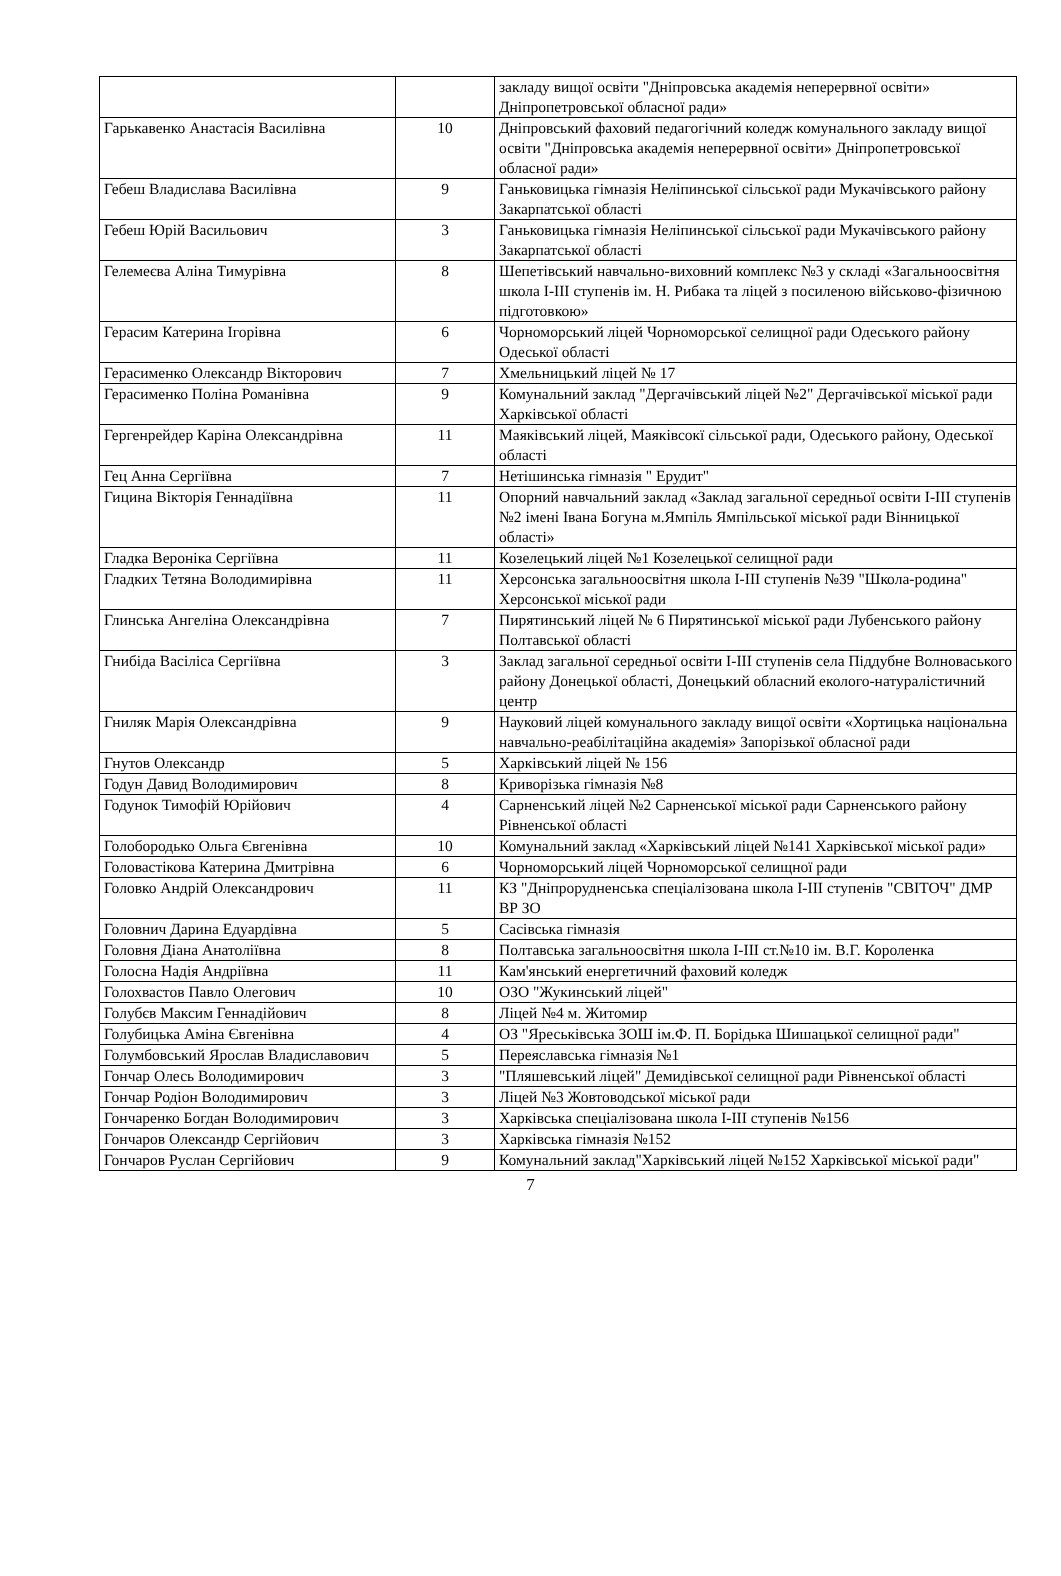| | | закладу вищої освіти "Дніпровська академія неперервної освіти» Дніпропетровської обласної ради» |
| Гарькавенко Анастасія Василівна | 10 | Дніпровський фаховий педагогічний коледж комунального закладу вищої освіти "Дніпровська академія неперервної освіти» Дніпропетровської обласної ради» |
| Гебеш Владислава Василівна | 9 | Ганьковицька гімназія Неліпинської сільської ради Мукачівського району Закарпатської області |
| Гебеш Юрій Васильович | 3 | Ганьковицька гімназія Неліпинської сільської ради Мукачівського району Закарпатської області |
| Гелемеєва Аліна Тимурівна | 8 | Шепетівський навчально-виховний комплекс №3 у складі «Загальноосвітня школа І-ІІІ ступенів ім. Н. Рибака та ліцей з посиленою військово-фізичною підготовкою» |
| Герасим Катерина Ігорівна | 6 | Чорноморський ліцей Чорноморської селищної ради Одеського району Одеської області |
| Герасименко Олександр Вікторович | 7 | Хмельницький ліцей № 17 |
| Герасименко Поліна Романівна | 9 | Комунальний заклад "Дергачівський ліцей №2" Дергачівської міської ради Харківської області |
| Гергенрейдер Каріна Олександрівна | 11 | Маяківський ліцей, Маяківсокї сільської ради, Одеського району, Одеської області |
| Гец Анна Сергіївна | 7 | Нетішинська гімназія " Ерудит" |
| Гицина Вікторія Геннадіївна | 11 | Опорний навчальний заклад «Заклад загальної середньої освіти І-ІІІ ступенів №2 імені Івана Богуна м.Ямпіль Ямпільської міської ради Вінницької області» |
| Гладка Вероніка Сергіївна | 11 | Козелецький ліцей №1 Козелецької селищної ради |
| Гладких Тетяна Володимирівна | 11 | Херсонська загальноосвітня школа І-ІІІ ступенів №39 "Школа-родина" Херсонської міської ради |
| Глинська Ангеліна Олександрівна | 7 | Пирятинський ліцей № 6 Пирятинської міської ради Лубенського району Полтавської області |
| Гнибіда Васіліса Сергіївна | 3 | Заклад загальної середньої освіти І-ІІІ ступенів села Піддубне Волноваського району Донецької області, Донецький обласний еколого-натуралістичний центр |
| Гниляк Марія Олександрівна | 9 | Науковий ліцей комунального закладу вищої освіти «Хортицька національна навчально-реабілітаційна академія» Запорізької обласної ради |
| Гнутов Олександр | 5 | Харківський ліцей № 156 |
| Годун Давид Володимирович | 8 | Криворізька гімназія №8 |
| Годунок Тимофій Юрійович | 4 | Сарненський ліцей №2 Сарненської міської ради Сарненського району Рівненської області |
| Голобородько Ольга Євгенівна | 10 | Комунальний заклад «Харківський ліцей №141 Харківської міської ради» |
| Головастікова Катерина Дмитрівна | 6 | Чорноморський ліцей Чорноморської селищної ради |
| Головко Андрій Олександрович | 11 | КЗ "Дніпрорудненська спеціалізована школа І-ІІІ ступенів "СВІТОЧ" ДМР ВР ЗО |
| Головнич Дарина Едуардівна | 5 | Сасівська гімназія |
| Головня Діана Анатоліївна | 8 | Полтавська загальноосвітня школа І-ІІІ ст.№10 ім. В.Г. Короленка |
| Голосна Надія Андріївна | 11 | Кам'янський енергетичний фаховий коледж |
| Голохвастов Павло Олегович | 10 | ОЗО "Жукинський ліцей" |
| Голубєв Максим Геннадійович | 8 | Ліцей №4 м. Житомир |
| Голубицька Аміна Євгенівна | 4 | ОЗ "Яреськівська ЗОШ ім.Ф. П. Борідька Шишацької селищної ради" |
| Голумбовський Ярослав Владиславович | 5 | Переяславська гімназія №1 |
| Гончар Олесь Володимирович | 3 | "Пляшевський ліцей" Демидівської селищної ради Рівненської області |
| Гончар Родіон Володимирович | 3 | Ліцей №3 Жовтоводської міської ради |
| Гончаренко Богдан Володимирович | 3 | Харківська спеціалізована школа І-ІІІ ступенів №156 |
| Гончаров Олександр Сергійович | 3 | Харківська гімназія №152 |
| Гончаров Руслан Сергійович | 9 | Комунальний заклад"Харківський ліцей №152 Харківської міської ради" |
7